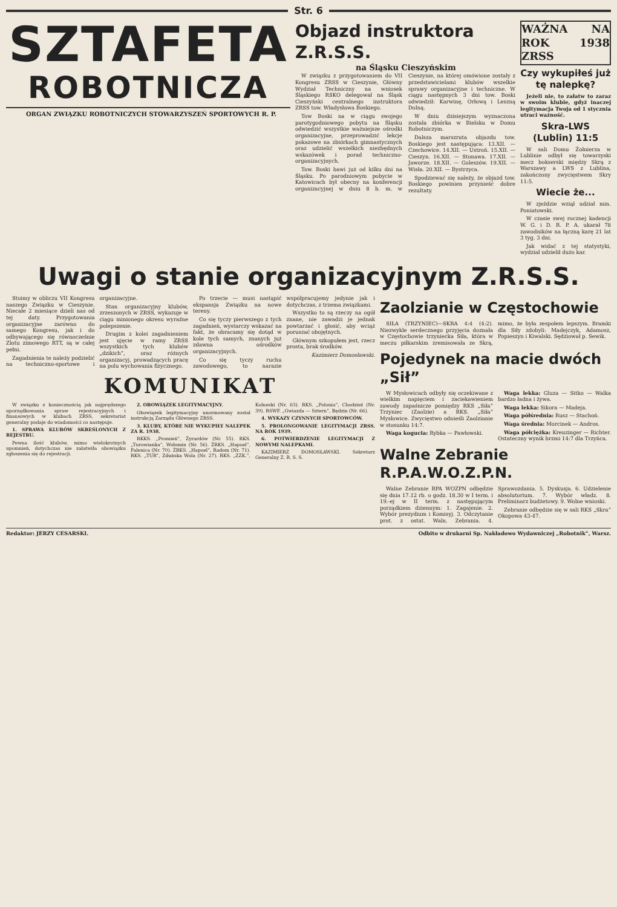Str. 6
SZTAFETA
ROBOTNICZA
ORGAN ZWIĄZKU ROBOTNICZYCH STOWARZYSZEŃ SPORTOWYCH R. P.
Objazd instruktora Z.R.S.S.
na Śląsku Cieszyńskim
W związku z przygotowaniem do VII Kongresu ZRSS w Cieszynie, Główny Wydział Techniczny na wniosek Śląskiego RSKO delegował na Śląsk Cieszyński centralnego instruktora ZRSS tow. Władysława Boskiego.
Tow Boski na w ciągu swojego parotygodniowego pobytu na Śląsku odwiedzić wszystkie ważniejsze ośrodki organizacyjne, przeprowadzić lekcje pokazowe na zbiórkach gimnastycznych oraz udzielić wszelkich niezbędnych wskazówek i porad techniczno-organizacyjnych.
Tow. Boski bawi już od kilku dni na Śląsku. Po parodniowym pobycie w Katowicach był obecny na konferencji organizacyjnej w dniu 8 b. m. w Cieszynie, na której omówione zostały z przedstawicielami klubów wszelkie sprawy organizacyjne i techniczne. W ciągu następnych 3 dni tow. Boski odwiedził: Karwinę, Orłową i Leszną Dolną.
W dniu dzisiejszym wyznaczona została zbiórka w Bielsku w Domu Robotniczym.
Dalsza marszruta objazdu tow. Boskiego jest następująca: 13.XII. — Czechowice. 14.XII. — Ustroń. 15.XII. — Cieszyn. 16.XII. — Stonawa. 17.XII. — Jaworze. 18.XII. — Goleszów. 19.XII. — Wisła. 20.XII. — Bystrzyca.
Spodziewać się należy, że objazd tow. Boskiego powinien przynieść dobre rezultaty.
WAŻNA NA ROK 1938 ZRSS
Czy wykupiłeś już tę nalepkę?
Jeżeli nie, to załatw to zaraz w swoim klubie, gdyż inaczej legitymacja Twoja od 1 stycznia utraci ważność.
Skra-LWS (Lublin) 11:5
W sali Domu Żołnierza w Lublinie odbył się towarzyski mecz bokserski między Skrą z Warszawy a LWS z Lublina, zakończony zwycięstwem Skry 11:5.
Wiecie że...
W zjeździe wziął udział min. Poniatowski.
W czasie swej rocznej kadencji W. G. i D. R. P. A. ukarał 78 zawodników na łączną karę 21 lat 3 tyg. 3 dni.
Jak widać z tej statystyki, wydział udzielił dużo kar.
Uwagi o stanie organizacyjnym Z.R.S.S.
Stoimy w obliczu VII Kongresu naszego Związku w Cieszynie. Niecałe 2 miesiące dzieli nas od tej daty. Przygotowania organizacyjne zarówno do samego Kongresu, jak i do odbywającego się równocześnie Zlotu zimowego RTT, są w całej pełni.
Zagadnienia te należy podzielić na techniczno-sportowe i organizacyjne.
Stan organizacyjny klubów, zrzeszonych w ZRSS, wykazuje w ciągu minionego okresu wyraźne polepszenie.
Drugim z kolei zagadnieniem jest ujęcie w ramy ZRSS wszystkich tych klubów „dzikich”, oraz różnych organizacyj, prowadzących pracę na polu wychowania fizycznego.
Po trzecie — musi nastąpić ekspansja Związku na nowe tereny.
Co się tyczy pierwszego z tych zagadnień, wystarczy wskazać na fakt, że obracamy się dotąd w kole tych samych, znanych już zdawna ośrodków organizacyjnych.
Co się tyczy ruchu zawodowego, to narazie współpracujemy jedynie jak i dotychczas, z trzema związkami.
Wszystko to są rzeczy na ogół znane, nie zawadzi je jednak powtarzać i głosić, aby wciąż poruszać obojętnych.
Głównym szkopułem jest, rzecz prosta, brak środków.
Kazimierz Domosławski.
KOMUNIKAT
W związku z koniecznością jak najprędszego uporządkowania spraw rejestracyjnych i finansowych w klubach ZRSS, sekretariat generalny podaje do wiadomości co następuje.
1. SPRAWA KLUBÓW SKREŚLONYCH Z REJESTRU.
Pewna ilość klubów, mimo wielokrotnych upomnień, dotychczas nie załatwiła obowiązku zgłoszenia się do rejestracji.
2. OBOWIĄZEK LEGITYMACYJNY.
Obowiązek legitymacyjny unormowany został instrukcją Zarządu Głównego ZRSS.
3. KLUBY, KTÓRE NIE WYKUPIŁY NALEPEK ZA R. 1938.
RKKS. „Promień”, Żyrardów (Nr. 55). RKS. „Turowianka”, Wołomin (Nr. 56). ŻRKS. „Hapoel”, Falenica (Nr. 70). ŻRKS. „Hapoel”, Radom (Nr. 71). RKS. „TUR”, Zduńska Wola (Nr. 27). RKS. „ZZK.”, Kolneski (Nr. 63). RKS. „Polonia”, Chodzież (Nr. 39). RSWF. „Gwiazda — Sztern”, Będzin (Nr. 66).
4. WYKAZY CZYNNYCH SPORTOWCÓW.
5. PROLONGOWANIE LEGITYMACJI ZRSS. NA ROK 1939.
6. POTWIERDZENIE LEGITYMACJI Z NOWYMI NALEPKAMI.
KAZIMIERZ DOMOSŁAWSKI. Sekretarz Generalny Z. R. S. S.
Zaolzianie w Częstochowie
SIŁA (TRZYNIEC)—SKRA 4:4 (4:2). Niezwykle serdecznego przyjęcia doznała w Częstochowie trzyniecka Siła, która w meczu piłkarskim zremisowała ze Skrą, mimo, że była zespołem lepszym. Bramki dla Siły zdobyli: Madejczyk, Adamosz, Popieszyn i Kiwalski. Sędziował p. Sewik.
Pojedynek na macie dwóch „Sił”
W Mysłowicach odbyły się oczekiwane z wielkim napięciem i zaciekawieniem zawody zapaśnicze pomiędzy RKS „Siła” Trzyniec (Zaolzie) a RKS. „Siła” Mysłowice. Zwycięstwo odnieśli Zaolzianie w stosunku 14:7.
Waga kogucia: Rybka — Pawłowski.
Waga lekka: Gluza — Sitko — Walka bardzo ładna i żywa.
Waga lekka: Sikora — Madeja.
Waga półśrednia: Rusz — Stachoń.
Waga średnia: Morcinek — Andros.
Waga półciężka: Kreuzinger — Richter. Ostateczny wynik brzmi 14:7 dla Trzyńca.
Walne Zebranie R.P.A.W.O.Z.P.N.
Walne Zebranie RPA WOZPN odbędzie się dnia 17.12 rb. o godz. 18.30 w I term. i 19.-ej w II term. z następującym porządkiem dziennym: 1. Zagajenie. 2. Wybór prezydium i Komisyj. 3. Odczytanie prot. z ostat. Waln. Zebrania. 4. Sprawozdania. 5. Dyskusja. 6. Udzielenie absolutorium. 7. Wybór władz. 8. Preliminarz budżetowy. 9. Wolne wnioski.
Zebranie odbędzie się w sali RKS „Skra” Okopowa 43-47.
Redaktor: JERZY CESARSKI. Odbito w drukarni Sp. Nakładowo Wydawniczej „Robotnik”, Warsz.